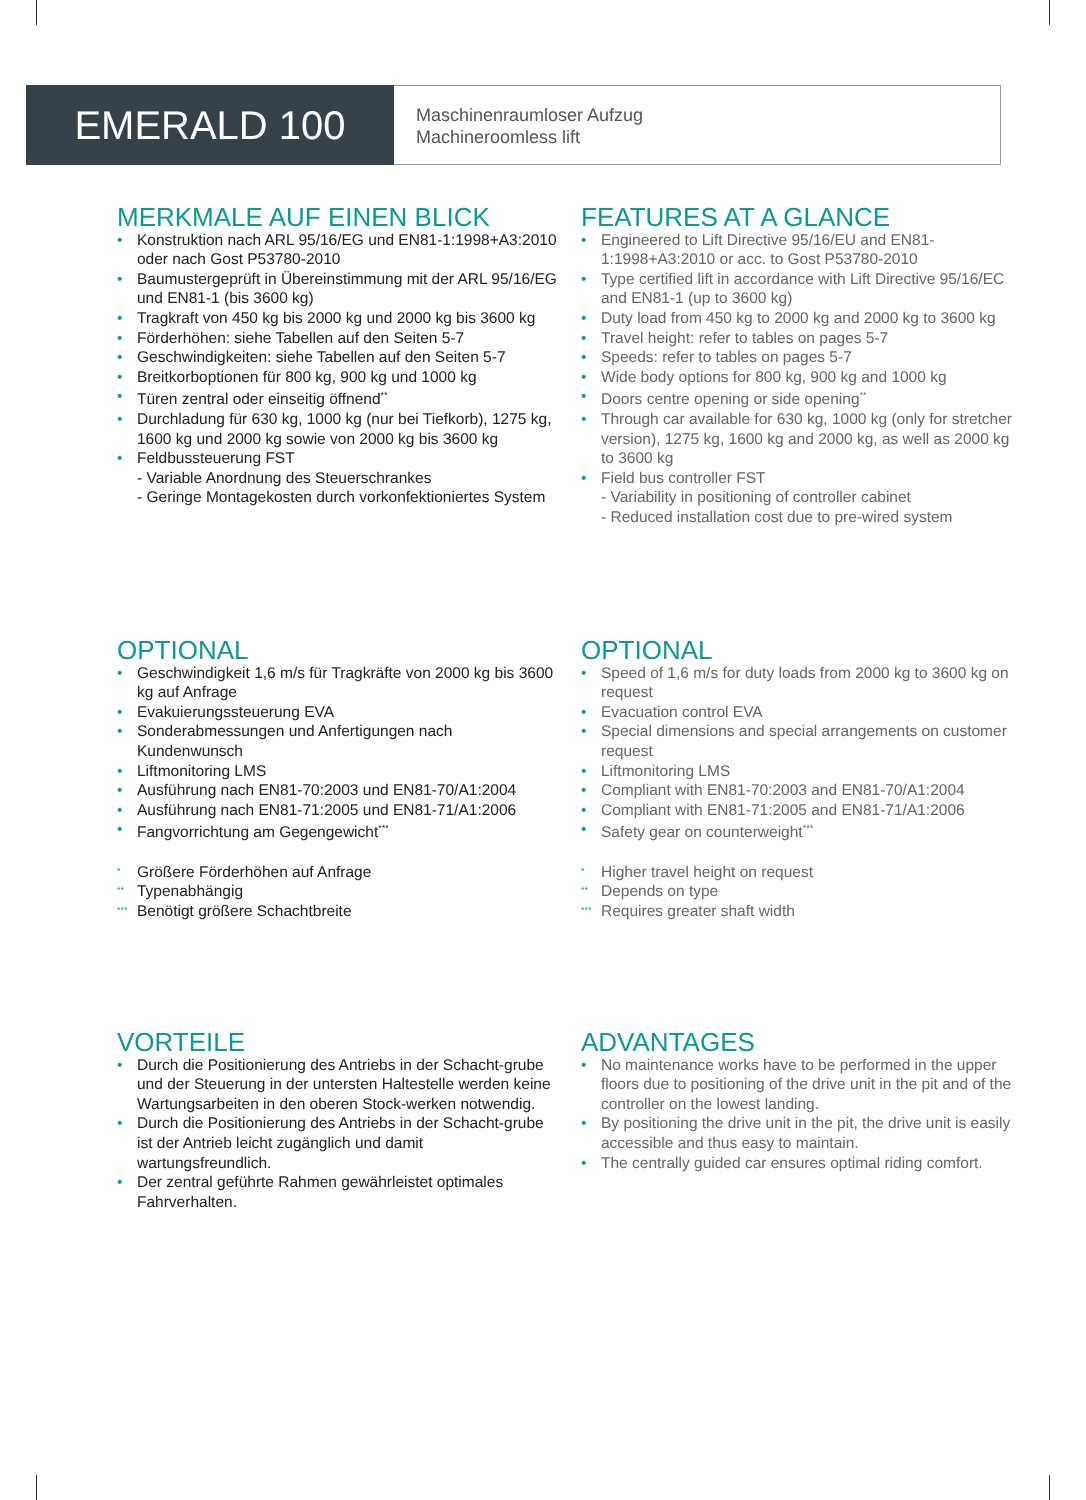EMERALD 100
Maschinenraumloser Aufzug
Machineroomless lift
MERKMALE AUF EINEN BLICK
• Konstruktion nach ARL 95/16/EG und EN81-1:1998+A3:2010 oder nach Gost P53780-2010
• Baumustergeprüft in Übereinstimmung mit der ARL 95/16/EG und EN81-1 (bis 3600 kg)
• Tragkraft von 450 kg bis 2000 kg und 2000 kg bis 3600 kg
• Förderhöhen: siehe Tabellen auf den Seiten 5-7
• Geschwindigkeiten: siehe Tabellen auf den Seiten 5-7
• Breitkorboptionen für 800 kg, 900 kg und 1000 kg
• Türen zentral oder einseitig öffnend<sup>**</sup>
• Durchladung für 630 kg, 1000 kg (nur bei Tiefkorb), 1275 kg, 1600 kg und 2000 kg sowie von 2000 kg bis 3600 kg
• Feldbussteuerung FST
- Variable Anordnung des Steuerschrankes
- Geringe Montagekosten durch vorkonfektioniertes System
FEATURES AT A GLANCE
• Engineered to Lift Directive 95/16/EU and EN81-1:1998+A3:2010 or acc. to Gost P53780-2010
• Type certified lift in accordance with Lift Directive 95/16/EC and EN81-1 (up to 3600 kg)
• Duty load from 450 kg to 2000 kg and 2000 kg to 3600 kg
• Travel height: refer to tables on pages 5-7
• Speeds: refer to tables on pages 5-7
• Wide body options for 800 kg, 900 kg and 1000 kg
• Doors centre opening or side opening<sup>**</sup>
• Through car available for 630 kg, 1000 kg (only for stretcher version), 1275 kg, 1600 kg and 2000 kg, as well as 2000 kg to 3600 kg
• Field bus controller FST
- Variability in positioning of controller cabinet
- Reduced installation cost due to pre-wired system
OPTIONAL
• Geschwindigkeit 1,6 m/s für Tragkräfte von 2000 kg bis 3600 kg auf Anfrage
• Evakuierungssteuerung EVA
• Sonderabmessungen und Anfertigungen nach Kundenwunsch
• Liftmonitoring LMS
• Ausführung nach EN81-70:2003 und EN81-70/A1:2004
• Ausführung nach EN81-71:2005 und EN81-71/A1:2006
• Fangvorrichtung am Gegengewicht<sup>***</sup>
<sup>*</sup> Größere Förderhöhen auf Anfrage
<sup>**</sup> Typenabhängig
<sup>***</sup> Benötigt größere Schachtbreite
OPTIONAL
• Speed of 1,6 m/s for duty loads from 2000 kg to 3600 kg on request
• Evacuation control EVA
• Special dimensions and special arrangements on customer request
• Liftmonitoring LMS
• Compliant with EN81-70:2003 and EN81-70/A1:2004
• Compliant with EN81-71:2005 and EN81-71/A1:2006
• Safety gear on counterweight<sup>***</sup>
<sup>*</sup> Higher travel height on request
<sup>**</sup> Depends on type
<sup>***</sup> Requires greater shaft width
VORTEILE
• Durch die Positionierung des Antriebs in der Schacht-grube und der Steuerung in der untersten Haltestelle werden keine Wartungsarbeiten in den oberen Stock-werken notwendig.
• Durch die Positionierung des Antriebs in der Schacht-grube ist der Antrieb leicht zugänglich und damit wartungsfreundlich.
• Der zentral geführte Rahmen gewährleistet optimales Fahrverhalten.
ADVANTAGES
• No maintenance works have to be performed in the upper floors due to positioning of the drive unit in the pit and of the controller on the lowest landing.
• By positioning the drive unit in the pit, the drive unit is easily accessible and thus easy to maintain.
• The centrally guided car ensures optimal riding comfort.